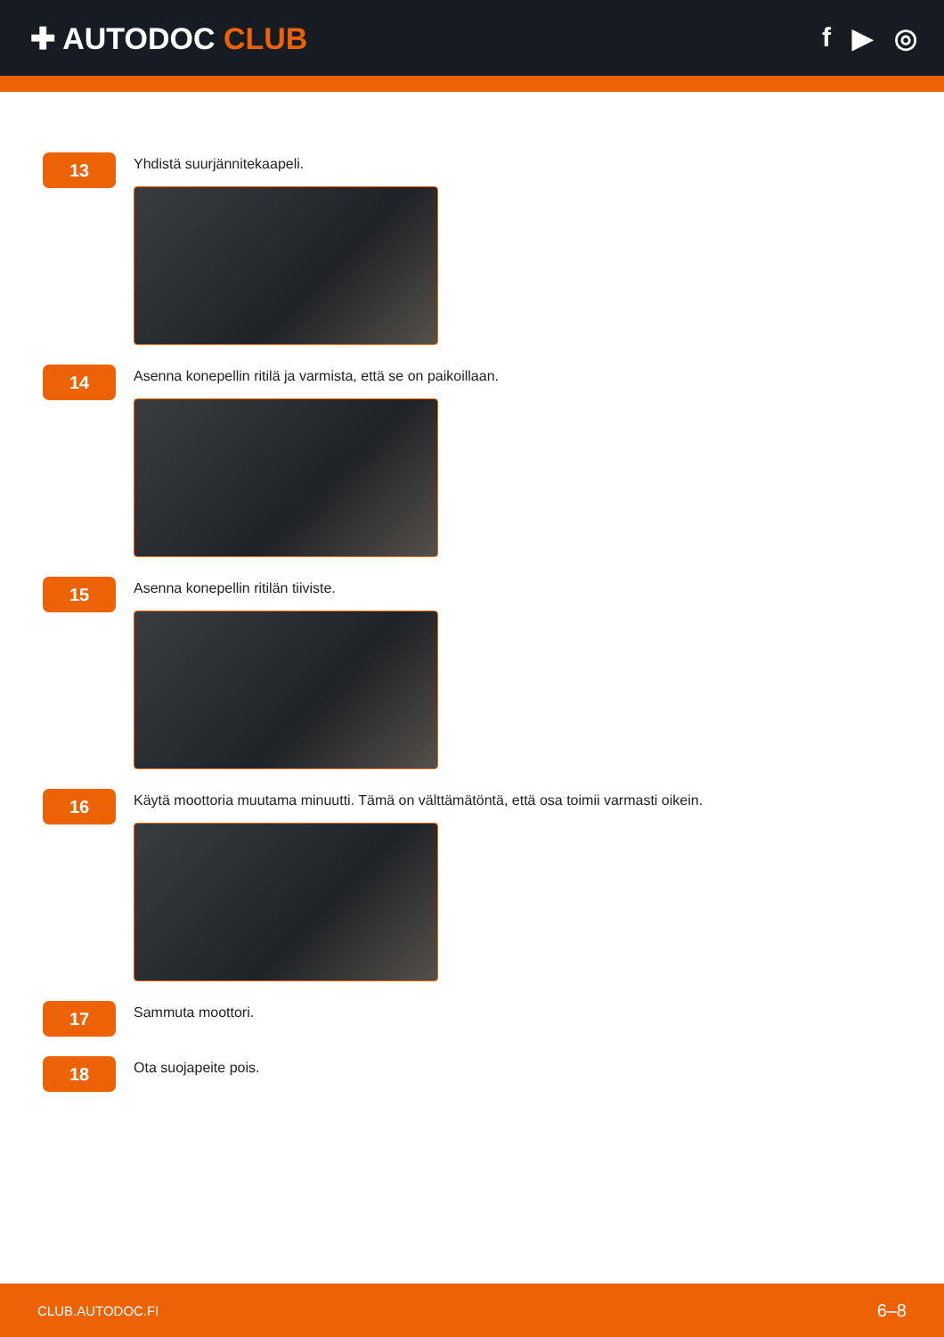✚ AUTODOC CLUB f ▶ ◎
13
Yhdistä suurjännitekaapeli.
14
Asenna konepellin ritilä ja varmista, että se on paikoillaan.
15
Asenna konepellin ritilän tiiviste.
16
Käytä moottoria muutama minuutti. Tämä on välttämätöntä, että osa toimii varmasti oikein.
17
Sammuta moottori.
18
Ota suojapeite pois.
CLUB.AUTODOC.FI 6–8